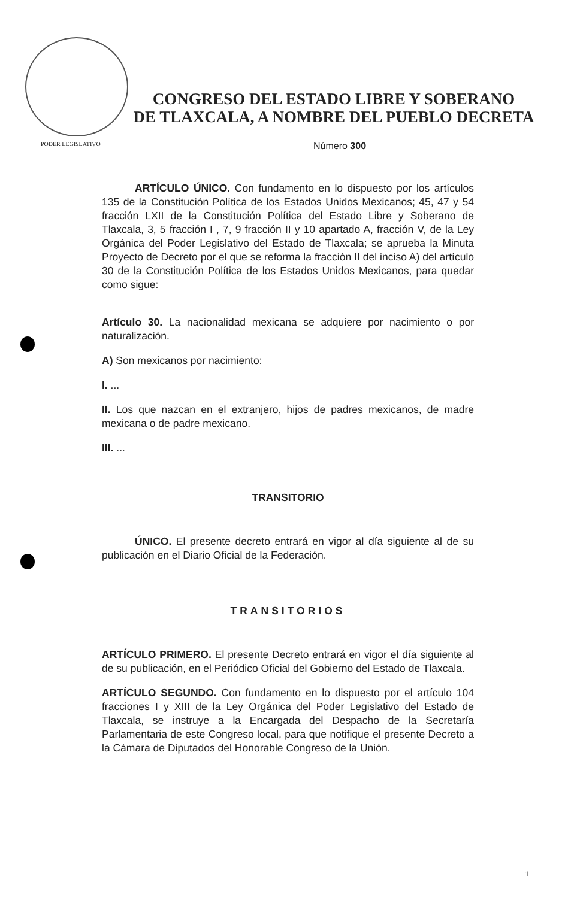CONGRESO DEL ESTADO LIBRE Y SOBERANO
DE TLAXCALA, A NOMBRE DEL PUEBLO DECRETA
PODER LEGISLATIVO
Número 300
ARTÍCULO ÚNICO. Con fundamento en lo dispuesto por los artículos 135 de la Constitución Política de los Estados Unidos Mexicanos; 45, 47 y 54 fracción LXII de la Constitución Política del Estado Libre y Soberano de Tlaxcala, 3, 5 fracción I , 7, 9 fracción II y 10 apartado A, fracción V, de la Ley Orgánica del Poder Legislativo del Estado de Tlaxcala; se aprueba la Minuta Proyecto de Decreto por el que se reforma la fracción II del inciso A) del artículo 30 de la Constitución Política de los Estados Unidos Mexicanos, para quedar como sigue:
Artículo 30. La nacionalidad mexicana se adquiere por nacimiento o por naturalización.
A) Son mexicanos por nacimiento:
I. ...
II. Los que nazcan en el extranjero, hijos de padres mexicanos, de madre mexicana o de padre mexicano.
III. ...
TRANSITORIO
ÚNICO. El presente decreto entrará en vigor al día siguiente al de su publicación en el Diario Oficial de la Federación.
TRANSITORIOS
ARTÍCULO PRIMERO. El presente Decreto entrará en vigor el día siguiente al de su publicación, en el Periódico Oficial del Gobierno del Estado de Tlaxcala.
ARTÍCULO SEGUNDO. Con fundamento en lo dispuesto por el artículo 104 fracciones I y XIII de la Ley Orgánica del Poder Legislativo del Estado de Tlaxcala, se instruye a la Encargada del Despacho de la Secretaría Parlamentaria de este Congreso local, para que notifique el presente Decreto a la Cámara de Diputados del Honorable Congreso de la Unión.
1